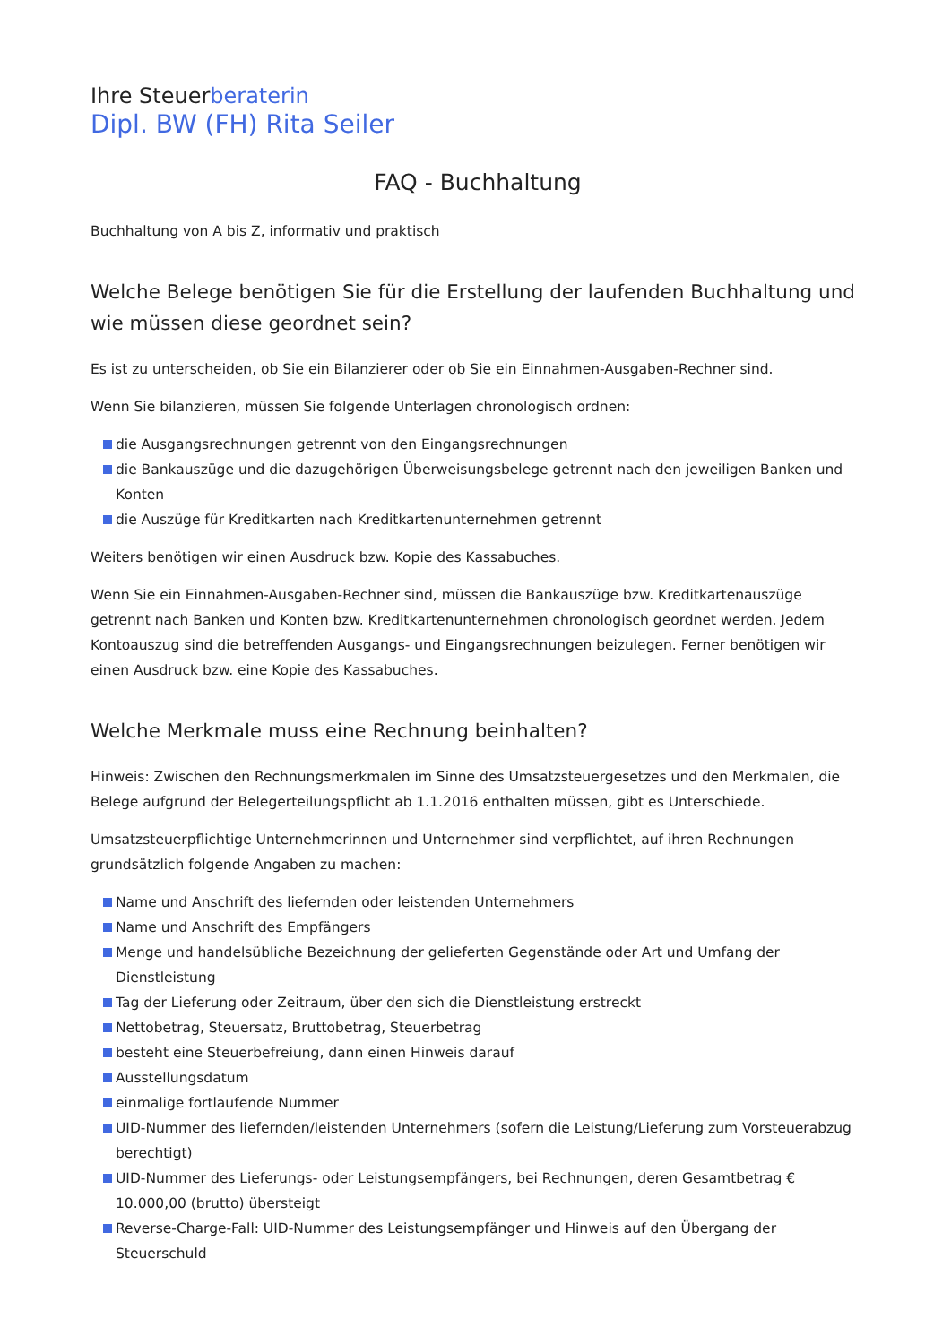Ihre Steuerberaterin
Dipl. BW (FH) Rita Seiler
FAQ - Buchhaltung
Buchhaltung von A bis Z, informativ und praktisch
Welche Belege benötigen Sie für die Erstellung der laufenden Buchhaltung und wie müssen diese geordnet sein?
Es ist zu unterscheiden, ob Sie ein Bilanzierer oder ob Sie ein Einnahmen-Ausgaben-Rechner sind.
Wenn Sie bilanzieren, müssen Sie folgende Unterlagen chronologisch ordnen:
die Ausgangsrechnungen getrennt von den Eingangsrechnungen
die Bankauszüge und die dazugehörigen Überweisungsbelege getrennt nach den jeweiligen Banken und Konten
die Auszüge für Kreditkarten nach Kreditkartenunternehmen getrennt
Weiters benötigen wir einen Ausdruck bzw. Kopie des Kassabuches.
Wenn Sie ein Einnahmen-Ausgaben-Rechner sind, müssen die Bankauszüge bzw. Kreditkartenauszüge getrennt nach Banken und Konten bzw. Kreditkartenunternehmen chronologisch geordnet werden. Jedem Kontoauszug sind die betreffenden Ausgangs- und Eingangsrechnungen beizulegen. Ferner benötigen wir einen Ausdruck bzw. eine Kopie des Kassabuches.
Welche Merkmale muss eine Rechnung beinhalten?
Hinweis: Zwischen den Rechnungsmerkmalen im Sinne des Umsatzsteuergesetzes und den Merkmalen, die Belege aufgrund der Belegerteilungspflicht ab 1.1.2016 enthalten müssen, gibt es Unterschiede.
Umsatzsteuerpflichtige Unternehmerinnen und Unternehmer sind verpflichtet, auf ihren Rechnungen grundsätzlich folgende Angaben zu machen:
Name und Anschrift des liefernden oder leistenden Unternehmers
Name und Anschrift des Empfängers
Menge und handelsübliche Bezeichnung der gelieferten Gegenstände oder Art und Umfang der Dienstleistung
Tag der Lieferung oder Zeitraum, über den sich die Dienstleistung erstreckt
Nettobetrag, Steuersatz, Bruttobetrag, Steuerbetrag
besteht eine Steuerbefreiung, dann einen Hinweis darauf
Ausstellungsdatum
einmalige fortlaufende Nummer
UID-Nummer des liefernden/leistenden Unternehmers (sofern die Leistung/Lieferung zum Vorsteuerabzug berechtigt)
UID-Nummer des Lieferungs- oder Leistungsempfängers, bei Rechnungen, deren Gesamtbetrag € 10.000,00 (brutto) übersteigt
Reverse-Charge-Fall: UID-Nummer des Leistungsempfänger und Hinweis auf den Übergang der Steuerschuld